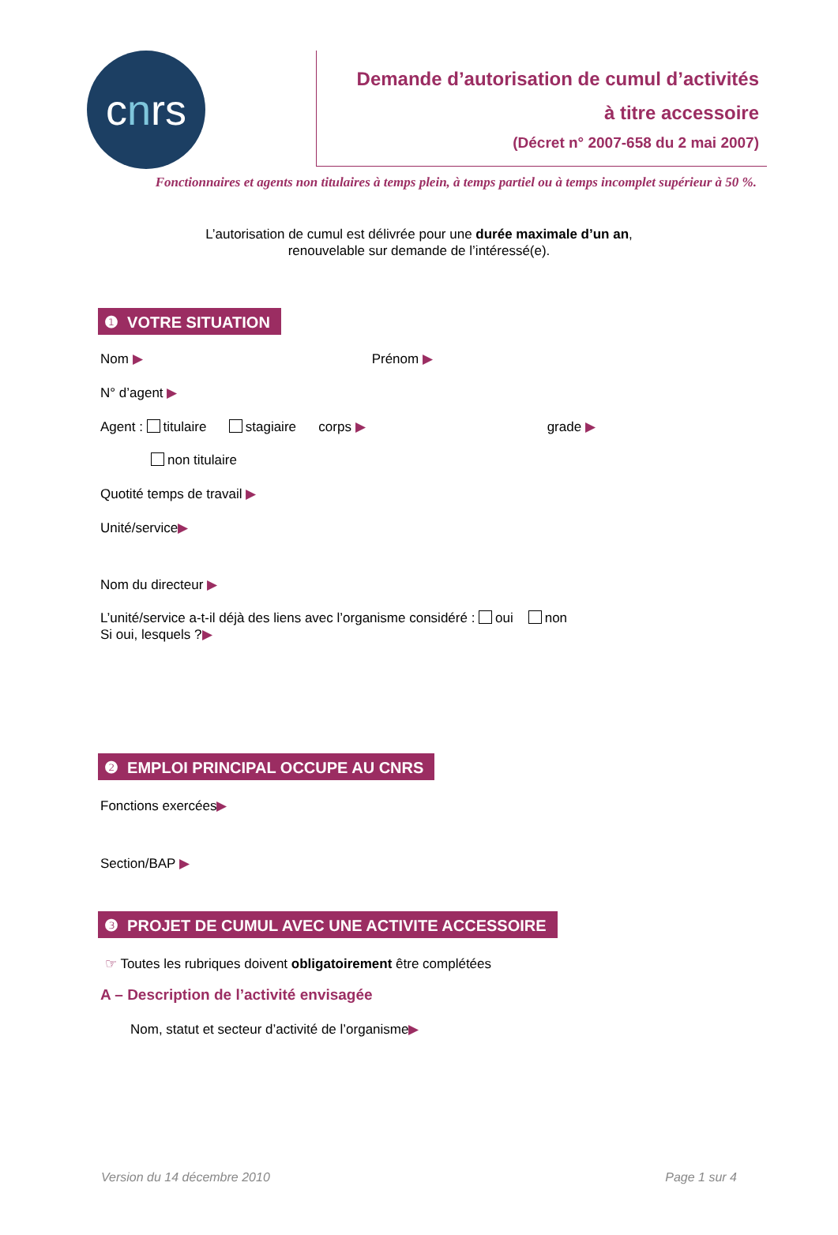c n rs
Demande d’autorisation de cumul d’activités
à titre accessoire
(Décret n° 2007-658 du 2 mai 2007)
Fonctionnaires et agents non titulaires à temps plein, à temps partiel ou à temps incomplet supérieur à 50 %.
L’autorisation de cumul est délivrée pour une durée maximale d’un an,
renouvelable sur demande de l’intéressé(e).
❶ VOTRE SITUATION
Nom ▶ Prénom ▶
N° d’agent ▶
Agent : titulaire stagiaire corps ▶ grade ▶
non titulaire
Quotité temps de travail ▶
Unité/service▶
Nom du directeur ▶
L’unité/service a-t-il déjà des liens avec l’organisme considéré : oui non
Si oui, lesquels ?▶
❷ EMPLOI PRINCIPAL OCCUPE AU CNRS
Fonctions exercées▶
Section/BAP ▶
❸ PROJET DE CUMUL AVEC UNE ACTIVITE ACCESSOIRE
☞ Toutes les rubriques doivent obligatoirement être complétées
A – Description de l’activité envisagée
Nom, statut et secteur d’activité de l’organisme▶
Version du 14 décembre 2010 Page 1 sur 4